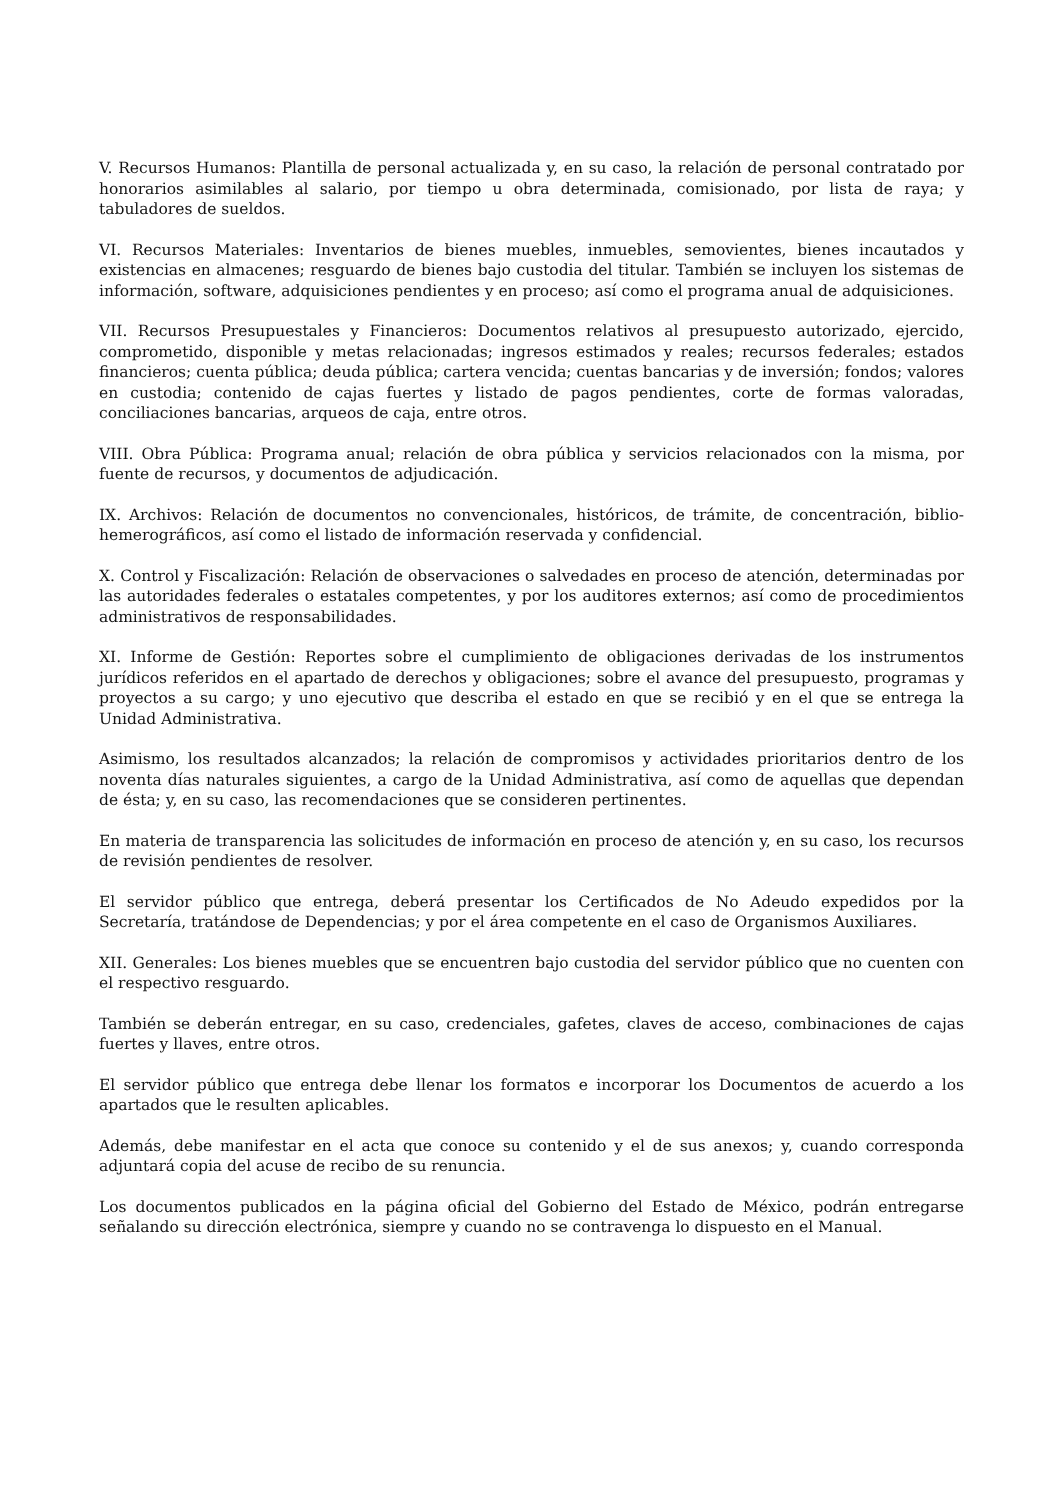V. Recursos Humanos: Plantilla de personal actualizada y, en su caso, la relación de personal contratado por honorarios asimilables al salario, por tiempo u obra determinada, comisionado, por lista de raya; y tabuladores de sueldos.
VI. Recursos Materiales: Inventarios de bienes muebles, inmuebles, semovientes, bienes incautados y existencias en almacenes; resguardo de bienes bajo custodia del titular. También se incluyen los sistemas de información, software, adquisiciones pendientes y en proceso; así como el programa anual de adquisiciones.
VII. Recursos Presupuestales y Financieros: Documentos relativos al presupuesto autorizado, ejercido, comprometido, disponible y metas relacionadas; ingresos estimados y reales; recursos federales; estados financieros; cuenta pública; deuda pública; cartera vencida; cuentas bancarias y de inversión; fondos; valores en custodia; contenido de cajas fuertes y listado de pagos pendientes, corte de formas valoradas, conciliaciones bancarias, arqueos de caja, entre otros.
VIII. Obra Pública: Programa anual; relación de obra pública y servicios relacionados con la misma, por fuente de recursos, y documentos de adjudicación.
IX. Archivos: Relación de documentos no convencionales, históricos, de trámite, de concentración, biblio-hemerográficos, así como el listado de información reservada y confidencial.
X. Control y Fiscalización: Relación de observaciones o salvedades en proceso de atención, determinadas por las autoridades federales o estatales competentes, y por los auditores externos; así como de procedimientos administrativos de responsabilidades.
XI. Informe de Gestión: Reportes sobre el cumplimiento de obligaciones derivadas de los instrumentos jurídicos referidos en el apartado de derechos y obligaciones; sobre el avance del presupuesto, programas y proyectos a su cargo; y uno ejecutivo que describa el estado en que se recibió y en el que se entrega la Unidad Administrativa.
Asimismo, los resultados alcanzados; la relación de compromisos y actividades prioritarios dentro de los noventa días naturales siguientes, a cargo de la Unidad Administrativa, así como de aquellas que dependan de ésta; y, en su caso, las recomendaciones que se consideren pertinentes.
En materia de transparencia las solicitudes de información en proceso de atención y, en su caso, los recursos de revisión pendientes de resolver.
El servidor público que entrega, deberá presentar los Certificados de No Adeudo expedidos por la Secretaría, tratándose de Dependencias; y por el área competente en el caso de Organismos Auxiliares.
XII. Generales: Los bienes muebles que se encuentren bajo custodia del servidor público que no cuenten con el respectivo resguardo.
También se deberán entregar, en su caso, credenciales, gafetes, claves de acceso, combinaciones de cajas fuertes y llaves, entre otros.
El servidor público que entrega debe llenar los formatos e incorporar los Documentos de acuerdo a los apartados que le resulten aplicables.
Además, debe manifestar en el acta que conoce su contenido y el de sus anexos; y, cuando corresponda adjuntará copia del acuse de recibo de su renuncia.
Los documentos publicados en la página oficial del Gobierno del Estado de México, podrán entregarse señalando su dirección electrónica, siempre y cuando no se contravenga lo dispuesto en el Manual.